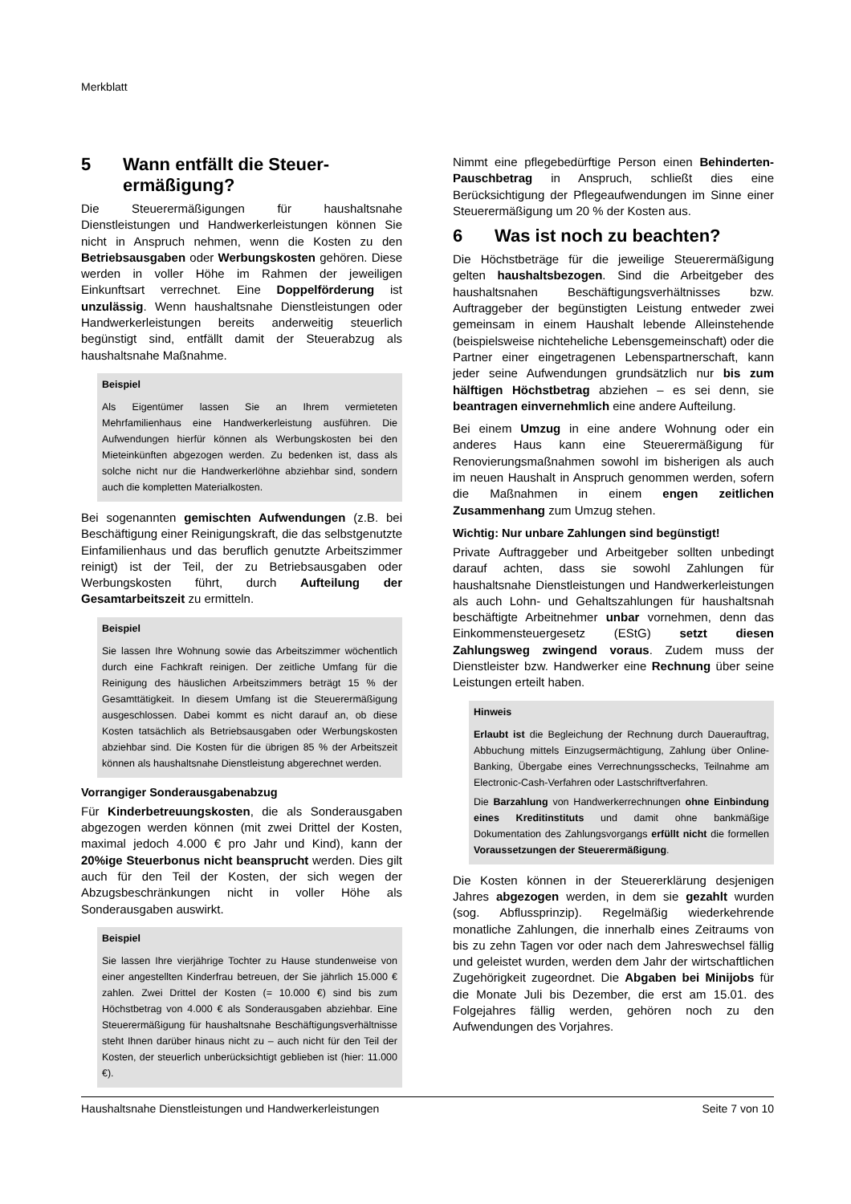Merkblatt
5 Wann entfällt die Steuer-
ermäßigung?
Die Steuerermäßigungen für haushaltsnahe Dienstleistungen und Handwerkerleistungen können Sie nicht in Anspruch nehmen, wenn die Kosten zu den Betriebsausgaben oder Werbungskosten gehören. Diese werden in voller Höhe im Rahmen der jeweiligen Einkunftsart verrechnet. Eine Doppelförderung ist unzulässig. Wenn haushaltsnahe Dienstleistungen oder Handwerkerleistungen bereits anderweitig steuerlich begünstigt sind, entfällt damit der Steuerabzug als haushaltsnahe Maßnahme.
Beispiel
Als Eigentümer lassen Sie an Ihrem vermieteten Mehrfamilienhaus eine Handwerkerleistung ausführen. Die Aufwendungen hierfür können als Werbungskosten bei den Mieteinkünften abgezogen werden. Zu bedenken ist, dass als solche nicht nur die Handwerkerlöhne abziehbar sind, sondern auch die kompletten Materialkosten.
Bei sogenannten gemischten Aufwendungen (z.B. bei Beschäftigung einer Reinigungskraft, die das selbstgenutzte Einfamilienhaus und das beruflich genutzte Arbeitszimmer reinigt) ist der Teil, der zu Betriebsausgaben oder Werbungskosten führt, durch Aufteilung der Gesamtarbeitszeit zu ermitteln.
Beispiel
Sie lassen Ihre Wohnung sowie das Arbeitszimmer wöchentlich durch eine Fachkraft reinigen. Der zeitliche Umfang für die Reinigung des häuslichen Arbeitszimmers beträgt 15 % der Gesamttätigkeit. In diesem Umfang ist die Steuerermäßigung ausgeschlossen. Dabei kommt es nicht darauf an, ob diese Kosten tatsächlich als Betriebsausgaben oder Werbungskosten abziehbar sind. Die Kosten für die übrigen 85 % der Arbeitszeit können als haushaltsnahe Dienstleistung abgerechnet werden.
Vorrangiger Sonderausgabenabzug
Für Kinderbetreuungskosten, die als Sonderausgaben abgezogen werden können (mit zwei Drittel der Kosten, maximal jedoch 4.000 € pro Jahr und Kind), kann der 20%ige Steuerbonus nicht beansprucht werden. Dies gilt auch für den Teil der Kosten, der sich wegen der Abzugsbeschränkungen nicht in voller Höhe als Sonderausgaben auswirkt.
Beispiel
Sie lassen Ihre vierjährige Tochter zu Hause stundenweise von einer angestellten Kinderfrau betreuen, der Sie jährlich 15.000 € zahlen. Zwei Drittel der Kosten (= 10.000 €) sind bis zum Höchstbetrag von 4.000 € als Sonderausgaben abziehbar. Eine Steuerermäßigung für haushaltsnahe Beschäftigungsverhältnisse steht Ihnen darüber hinaus nicht zu – auch nicht für den Teil der Kosten, der steuerlich unberücksichtigt geblieben ist (hier: 11.000 €).
Nimmt eine pflegebedürftige Person einen Behinderten-Pauschbetrag in Anspruch, schließt dies eine Berücksichtigung der Pflegeaufwendungen im Sinne einer Steuerermäßigung um 20 % der Kosten aus.
6 Was ist noch zu beachten?
Die Höchstbeträge für die jeweilige Steuerermäßigung gelten haushaltsbezogen. Sind die Arbeitgeber des haushaltsnahen Beschäftigungsverhältnisses bzw. Auftraggeber der begünstigten Leistung entweder zwei gemeinsam in einem Haushalt lebende Alleinstehende (beispielsweise nichteheliche Lebensgemeinschaft) oder die Partner einer eingetragenen Lebenspartnerschaft, kann jeder seine Aufwendungen grundsätzlich nur bis zum hälftigen Höchstbetrag abziehen – es sei denn, sie beantragen einvernehmlich eine andere Aufteilung.
Bei einem Umzug in eine andere Wohnung oder ein anderes Haus kann eine Steuerermäßigung für Renovierungsmaßnahmen sowohl im bisherigen als auch im neuen Haushalt in Anspruch genommen werden, sofern die Maßnahmen in einem engen zeitlichen Zusammenhang zum Umzug stehen.
Wichtig: Nur unbare Zahlungen sind begünstigt!
Private Auftraggeber und Arbeitgeber sollten unbedingt darauf achten, dass sie sowohl Zahlungen für haushaltsnahe Dienstleistungen und Handwerkerleistungen als auch Lohn- und Gehaltszahlungen für haushaltsnah beschäftigte Arbeitnehmer unbar vornehmen, denn das Einkommensteuergesetz (EStG) setzt diesen Zahlungsweg zwingend voraus. Zudem muss der Dienstleister bzw. Handwerker eine Rechnung über seine Leistungen erteilt haben.
Hinweis
Erlaubt ist die Begleichung der Rechnung durch Dauerauftrag, Abbuchung mittels Einzugsermächtigung, Zahlung über Online-Banking, Übergabe eines Verrechnungsschecks, Teilnahme am Electronic-Cash-Verfahren oder Lastschriftverfahren.
Die Barzahlung von Handwerkerrechnungen ohne Einbindung eines Kreditinstituts und damit ohne bankmäßige Dokumentation des Zahlungsvorgangs erfüllt nicht die formellen Voraussetzungen der Steuerermäßigung.
Die Kosten können in der Steuererklärung desjenigen Jahres abgezogen werden, in dem sie gezahlt wurden (sog. Abflussprinzip). Regelmäßig wiederkehrende monatliche Zahlungen, die innerhalb eines Zeitraums von bis zu zehn Tagen vor oder nach dem Jahreswechsel fällig und geleistet wurden, werden dem Jahr der wirtschaftlichen Zugehörigkeit zugeordnet. Die Abgaben bei Minijobs für die Monate Juli bis Dezember, die erst am 15.01. des Folgejahres fällig werden, gehören noch zu den Aufwendungen des Vorjahres.
Haushaltsnahe Dienstleistungen und Handwerkerleistungen Seite 7 von 10